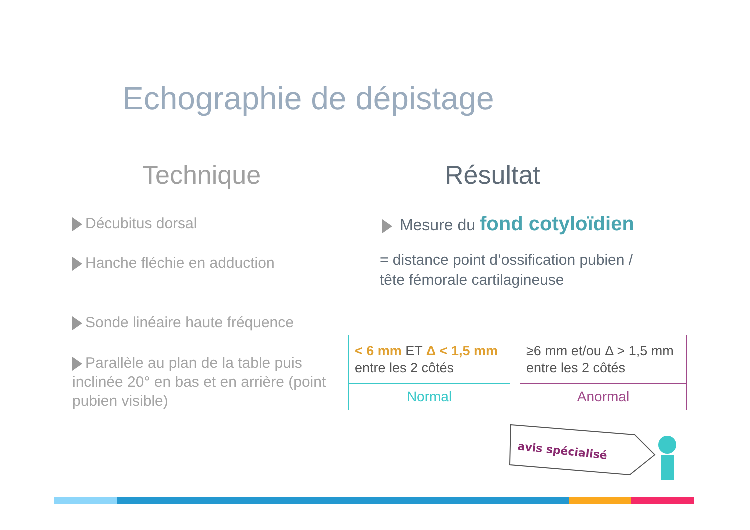Echographie de dépistage
Technique
Décubitus dorsal
Hanche fléchie en adduction
Sonde linéaire haute fréquence
Parallèle au plan de la table puis inclinée 20° en bas et en arrière (point pubien visible)
Résultat
Mesure du fond cotyloïdien
= distance point d’ossification pubien / tête fémorale cartilagineuse
< 6 mm ET Δ < 1,5 mm entre les 2 côtés
Normal
≥6 mm et/ou Δ > 1,5 mm entre les 2 côtés
Anormal
avis spécialisé